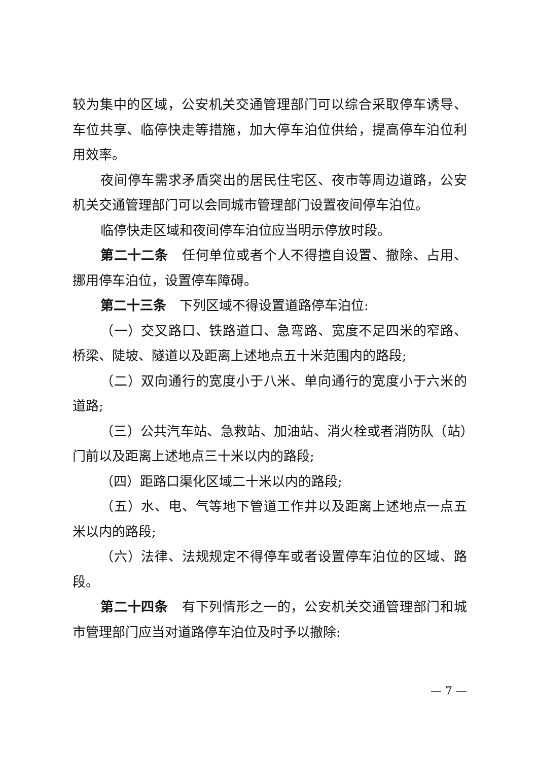较为集中的区域，公安机关交通管理部门可以综合采取停车诱导、车位共享、临停快走等措施，加大停车泊位供给，提高停车泊位利用效率。
夜间停车需求矛盾突出的居民住宅区、夜市等周边道路，公安机关交通管理部门可以会同城市管理部门设置夜间停车泊位。
临停快走区域和夜间停车泊位应当明示停放时段。
第二十二条　任何单位或者个人不得擅自设置、撤除、占用、挪用停车泊位，设置停车障碍。
第二十三条　下列区域不得设置道路停车泊位:
（一）交叉路口、铁路道口、急弯路、宽度不足四米的窄路、桥梁、陡坡、隧道以及距离上述地点五十米范围内的路段;
（二）双向通行的宽度小于八米、单向通行的宽度小于六米的道路;
（三）公共汽车站、急救站、加油站、消火栓或者消防队（站）门前以及距离上述地点三十米以内的路段;
（四）距路口渠化区域二十米以内的路段;
（五）水、电、气等地下管道工作井以及距离上述地点一点五米以内的路段;
（六）法律、法规规定不得停车或者设置停车泊位的区域、路段。
第二十四条　有下列情形之一的，公安机关交通管理部门和城市管理部门应当对道路停车泊位及时予以撤除:
— 7 —